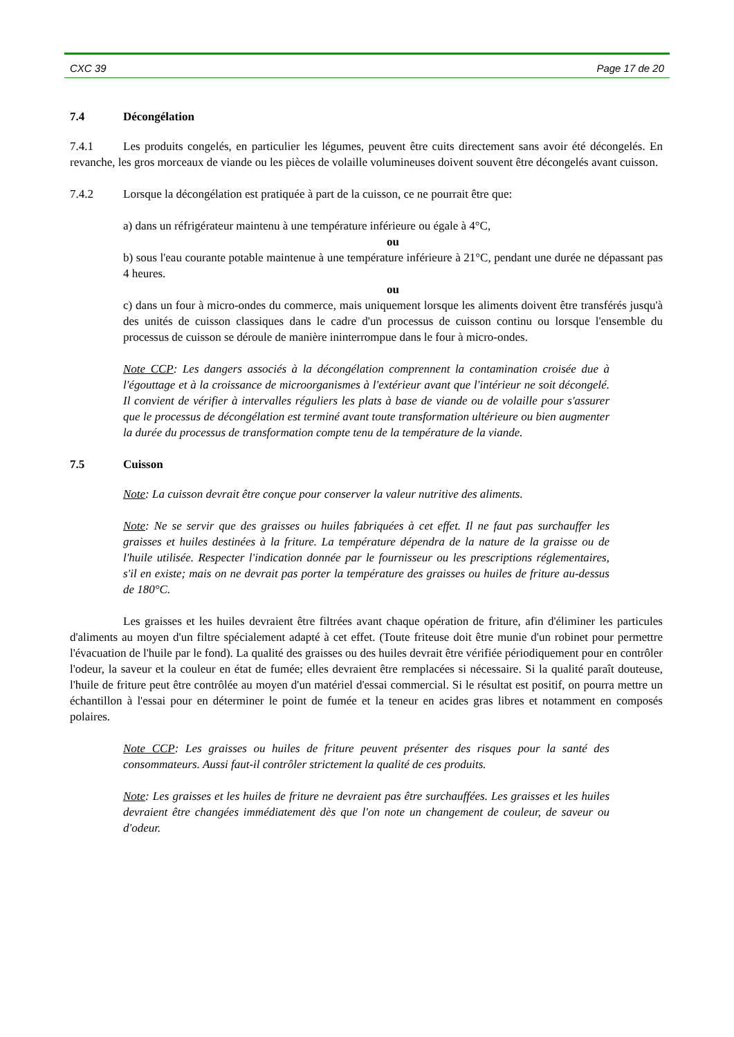CXC 39 Page 17 de 20
7.4 Décongélation
7.4.1 Les produits congelés, en particulier les légumes, peuvent être cuits directement sans avoir été décongelés. En revanche, les gros morceaux de viande ou les pièces de volaille volumineuses doivent souvent être décongelés avant cuisson.
7.4.2 Lorsque la décongélation est pratiquée à part de la cuisson, ce ne pourrait être que:
a) dans un réfrigérateur maintenu à une température inférieure ou égale à 4°C,
ou
b) sous l'eau courante potable maintenue à une température inférieure à 21°C, pendant une durée ne dépassant pas 4 heures.
ou
c) dans un four à micro-ondes du commerce, mais uniquement lorsque les aliments doivent être transférés jusqu'à des unités de cuisson classiques dans le cadre d'un processus de cuisson continu ou lorsque l'ensemble du processus de cuisson se déroule de manière ininterrompue dans le four à micro-ondes.
Note CCP: Les dangers associés à la décongélation comprennent la contamination croisée due à l'égouttage et à la croissance de microorganismes à l'extérieur avant que l'intérieur ne soit décongelé. Il convient de vérifier à intervalles réguliers les plats à base de viande ou de volaille pour s'assurer que le processus de décongélation est terminé avant toute transformation ultérieure ou bien augmenter la durée du processus de transformation compte tenu de la température de la viande.
7.5 Cuisson
Note: La cuisson devrait être conçue pour conserver la valeur nutritive des aliments.
Note: Ne se servir que des graisses ou huiles fabriquées à cet effet. Il ne faut pas surchauffer les graisses et huiles destinées à la friture. La température dépendra de la nature de la graisse ou de l'huile utilisée. Respecter l'indication donnée par le fournisseur ou les prescriptions réglementaires, s'il en existe; mais on ne devrait pas porter la température des graisses ou huiles de friture au-dessus de 180°C.
Les graisses et les huiles devraient être filtrées avant chaque opération de friture, afin d'éliminer les particules d'aliments au moyen d'un filtre spécialement adapté à cet effet. (Toute friteuse doit être munie d'un robinet pour permettre l'évacuation de l'huile par le fond). La qualité des graisses ou des huiles devrait être vérifiée périodiquement pour en contrôler l'odeur, la saveur et la couleur en état de fumée; elles devraient être remplacées si nécessaire. Si la qualité paraît douteuse, l'huile de friture peut être contrôlée au moyen d'un matériel d'essai commercial. Si le résultat est positif, on pourra mettre un échantillon à l'essai pour en déterminer le point de fumée et la teneur en acides gras libres et notamment en composés polaires.
Note CCP: Les graisses ou huiles de friture peuvent présenter des risques pour la santé des consommateurs. Aussi faut-il contrôler strictement la qualité de ces produits.
Note: Les graisses et les huiles de friture ne devraient pas être surchauffées. Les graisses et les huiles devraient être changées immédiatement dès que l'on note un changement de couleur, de saveur ou d'odeur.